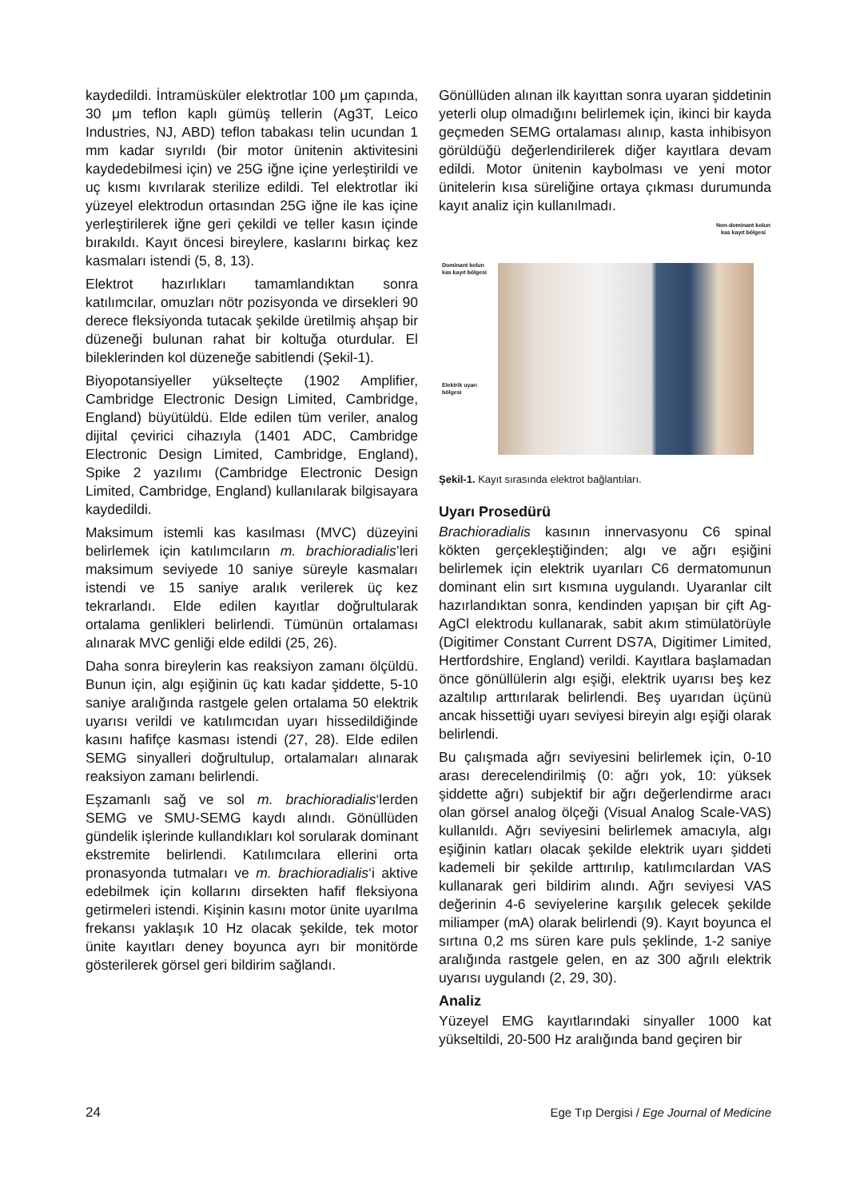kaydedildi. İntramüsküler elektrotlar 100 μm çapında, 30 μm teflon kaplı gümüş tellerin (Ag3T, Leico Industries, NJ, ABD) teflon tabakası telin ucundan 1 mm kadar sıyrıldı (bir motor ünitenin aktivitesini kaydedebilmesi için) ve 25G iğne içine yerleştirildi ve uç kısmı kıvrılarak sterilize edildi. Tel elektrotlar iki yüzeyel elektrodun ortasından 25G iğne ile kas içine yerleştirilerek iğne geri çekildi ve teller kasın içinde bırakıldı. Kayıt öncesi bireylere, kaslarını birkaç kez kasmaları istendi (5, 8, 13).
Elektrot hazırlıkları tamamlandıktan sonra katılımcılar, omuzları nötr pozisyonda ve dirsekleri 90 derece fleksiyonda tutacak şekilde üretilmiş ahşap bir düzeneği bulunan rahat bir koltuğa oturdular. El bileklerinden kol düzeneğe sabitlendi (Şekil-1).
Biyopotansiyeller yükselteçte (1902 Amplifier, Cambridge Electronic Design Limited, Cambridge, England) büyütüldü. Elde edilen tüm veriler, analog dijital çevirici cihazıyla (1401 ADC, Cambridge Electronic Design Limited, Cambridge, England), Spike 2 yazılımı (Cambridge Electronic Design Limited, Cambridge, England) kullanılarak bilgisayara kaydedildi.
Maksimum istemli kas kasılması (MVC) düzeyini belirlemek için katılımcıların m. brachioradialis’leri maksimum seviyede 10 saniye süreyle kasmaları istendi ve 15 saniye aralık verilerek üç kez tekrarlandı. Elde edilen kayıtlar doğrultularak ortalama genlikleri belirlendi. Tümünün ortalaması alınarak MVC genliği elde edildi (25, 26).
Daha sonra bireylerin kas reaksiyon zamanı ölçüldü. Bunun için, algı eşiğinin üç katı kadar şiddette, 5-10 saniye aralığında rastgele gelen ortalama 50 elektrik uyarısı verildi ve katılımcıdan uyarı hissedildiğinde kasını hafifçe kasması istendi (27, 28). Elde edilen SEMG sinyalleri doğrultulup, ortalamaları alınarak reaksiyon zamanı belirlendi.
Eşzamanlı sağ ve sol m. brachioradialis‘lerden SEMG ve SMU-SEMG kaydı alındı. Gönüllüden gündelik işlerinde kullandıkları kol sorularak dominant ekstremite belirlendi. Katılımcılara ellerini orta pronasyonda tutmaları ve m. brachioradialis‘i aktive edebilmek için kollarını dirsekten hafif fleksiyona getirmeleri istendi. Kişinin kasını motor ünite uyarılma frekansı yaklaşık 10 Hz olacak şekilde, tek motor ünite kayıtları deney boyunca ayrı bir monitörde gösterilerek görsel geri bildirim sağlandı.
Gönüllüden alınan ilk kayıttan sonra uyaran şiddetinin yeterli olup olmadığını belirlemek için, ikinci bir kayda geçmeden SEMG ortalaması alınıp, kasta inhibisyon görüldüğü değerlendirilerek diğer kayıtlara devam edildi. Motor ünitenin kaybolması ve yeni motor ünitelerin kısa süreliğine ortaya çıkması durumunda kayıt analiz için kullanılmadı.
Non-dominant kolun kas kayıt bölgesi
Dominant kolun
kas kayıt bölgesi
Elektrik uyarı
bölgesi
Şekil-1. Kayıt sırasında elektrot bağlantıları.
Uyarı Prosedürü
Brachioradialis kasının innervasyonu C6 spinal kökten gerçekleştiğinden; algı ve ağrı eşiğini belirlemek için elektrik uyarıları C6 dermatomunun dominant elin sırt kısmına uygulandı. Uyaranlar cilt hazırlandıktan sonra, kendinden yapışan bir çift Ag-AgCl elektrodu kullanarak, sabit akım stimülatörüyle (Digitimer Constant Current DS7A, Digitimer Limited, Hertfordshire, England) verildi. Kayıtlara başlamadan önce gönüllülerin algı eşiği, elektrik uyarısı beş kez azaltılıp arttırılarak belirlendi. Beş uyarıdan üçünü ancak hissettiği uyarı seviyesi bireyin algı eşiği olarak belirlendi.
Bu çalışmada ağrı seviyesini belirlemek için, 0-10 arası derecelendirilmiş (0: ağrı yok, 10: yüksek şiddette ağrı) subjektif bir ağrı değerlendirme aracı olan görsel analog ölçeği (Visual Analog Scale-VAS) kullanıldı. Ağrı seviyesini belirlemek amacıyla, algı eşiğinin katları olacak şekilde elektrik uyarı şiddeti kademeli bir şekilde arttırılıp, katılımcılardan VAS kullanarak geri bildirim alındı. Ağrı seviyesi VAS değerinin 4-6 seviyelerine karşılık gelecek şekilde miliamper (mA) olarak belirlendi (9). Kayıt boyunca el sırtına 0,2 ms süren kare puls şeklinde, 1-2 saniye aralığında rastgele gelen, en az 300 ağrılı elektrik uyarısı uygulandı (2, 29, 30).
Analiz
Yüzeyel EMG kayıtlarındaki sinyaller 1000 kat yükseltildi, 20-500 Hz aralığında band geçiren bir
24 Ege Tıp Dergisi / Ege Journal of Medicine